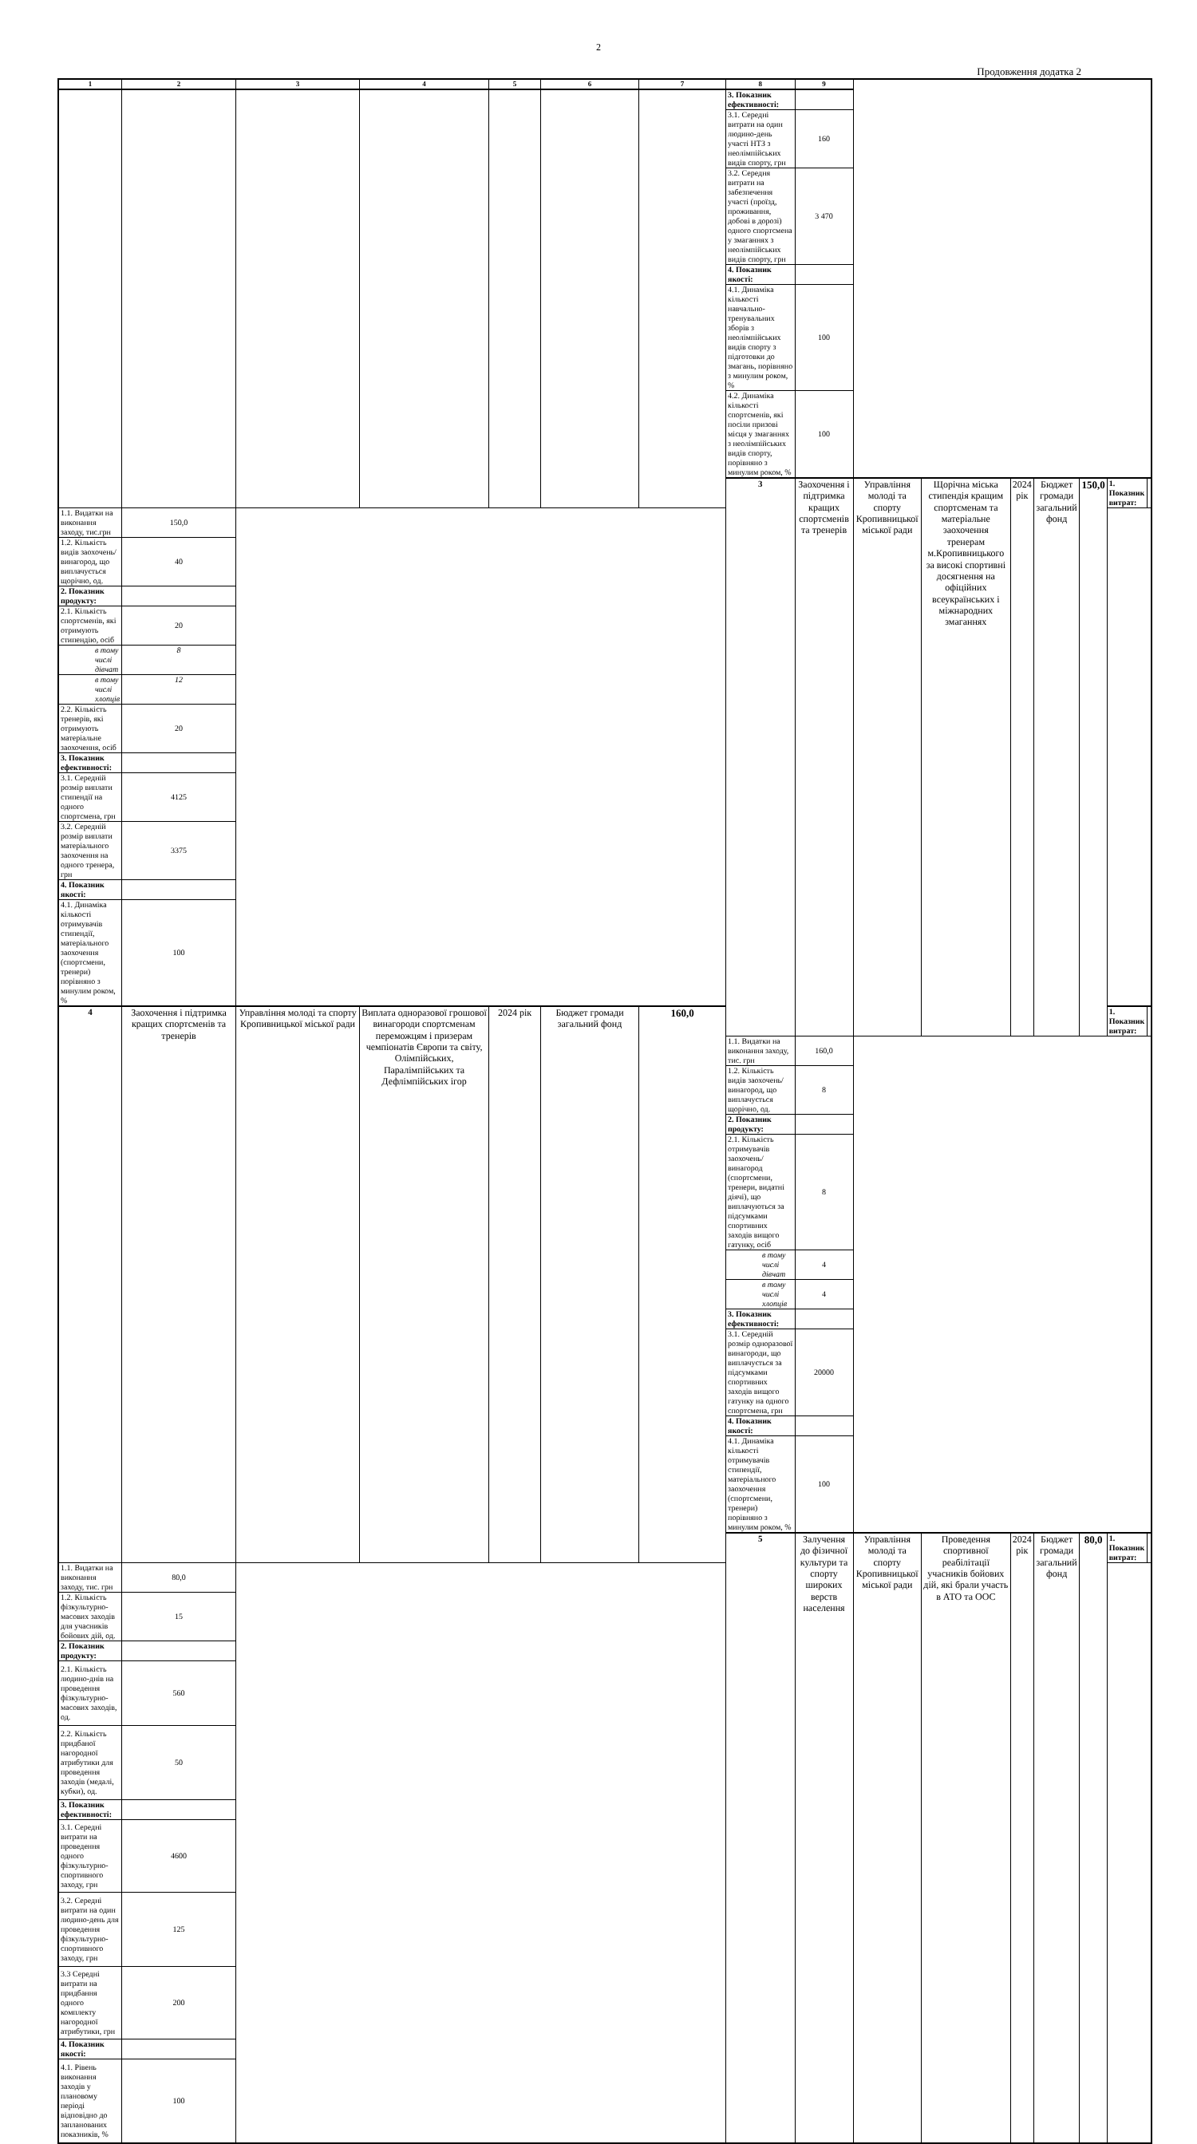2
Продовження додатка 2
| 1 | 2 | 3 | 4 | 5 | 6 | 7 | 8 | 9 | | | | | | | |
| --- | --- | --- | --- | --- | --- | --- | --- | --- | --- | --- | --- | --- | --- | --- | --- |
| | | | | | | | 3. Показник ефективності: | | | | | | | | |
| | | | | | | | 3.1. Середні витрати на один людино-день участі НТЗ з неолімпійських видів спорту, грн | 160 | | | | | | | |
| | | | | | | | 3.2. Середня витрати на забезпечення участі (проїзд, проживання, добові в дорозі) одного спортсмена у змаганнях з неолімпійських видів спорту, грн | 3 470 | | | | | | | |
| | | | | | | | 4. Показник якості: | | | | | | | | |
| | | | | | | | 4.1. Динаміка кількості навчально-тренувальних зборів з неолімпійських видів спорту з підготовки до змагань, порівняно з минулим роком, % | 100 | | | | | | | |
| | | | | | | | 4.2. Динаміка кількості спортсменів, які посіли призові місця у змаганнях з неолімпійських видів спорту, порівняно з минулим роком, % | 100 | | | | | | | |
| | | | | | | | 3 | Заохочення і підтримка кращих спортсменів та тренерів | Управління молоді та спорту Кропивницької міської ради | Щорічна міська стипендія кращим спортсменам та матеріальне заохочення тренерам м.Кропивницького за високі спортивні досягнення на офіційних всеукраїнських і міжнародних змаганнях | 2024 рік | Бюджет громади загальний фонд | 150,0 | 1. Показник витрат: | |
| 1.1. Видатки на виконання заходу, тис.грн | 150,0 | | | | | | | | | | | | | | |
| 1.2. Кількість видів заохочень/винагород, що виплачується щорічно, од. | 40 | | | | | | | | | | | | | | |
| 2. Показник продукту: | | | | | | | | | | | | | | | |
| 2.1. Кількість спортсменів, які отримують стипендію, осіб | 20 | | | | | | | | | | | | | | |
| в тому числі дівчат | 8 | | | | | | | | | | | | | | |
| в тому числі хлопців | 12 | | | | | | | | | | | | | | |
| 2.2. Кількість тренерів, які отримують матеріальне заохочення, осіб | 20 | | | | | | | | | | | | | | |
| 3. Показник ефективності: | | | | | | | | | | | | | | | |
| 3.1. Середній розмір виплати стипендії на одного спортсмена, грн | 4125 | | | | | | | | | | | | | | |
| 3.2. Середній розмір виплати матеріального заохочення на одного тренера, грн | 3375 | | | | | | | | | | | | | | |
| 4. Показник якості: | | | | | | | | | | | | | | | |
| 4.1. Динаміка кількості отримувачів стипендії, матеріального заохочення (спортсмени, тренери) порівняно з минулим роком, % | 100 | | | | | | | | | | | | | | |
| 4 | Заохочення і підтримка кращих спортсменів та тренерів | Управління молоді та спорту Кропивницької міської ради | Виплата одноразової грошової винагороди спортсменам переможцям і призерам чемпіонатів Європи та світу, Олімпійських, Паралімпійських та Дефлімпійських ігор | 2024 рік | Бюджет громади загальний фонд | 160,0 | | | | | | | | 1. Показник витрат: | |
| | | | | | | | 1.1. Видатки на виконання заходу, тис. грн | 160,0 | | | | | | | |
| | | | | | | | 1.2. Кількість видів заохочень/винагород, що виплачується щорічно, од. | 8 | | | | | | | |
| | | | | | | | 2. Показник продукту: | | | | | | | | |
| | | | | | | | 2.1. Кількість отримувачів заохочень/винагород (спортсмени, тренери, видатні діячі), що виплачуються за підсумками спортивних заходів вищого гатунку, осіб | 8 | | | | | | | |
| | | | | | | | в тому числі дівчат | 4 | | | | | | | |
| | | | | | | | в тому числі хлопців | 4 | | | | | | | |
| | | | | | | | 3. Показник ефективності: | | | | | | | | |
| | | | | | | | 3.1. Середній розмір одноразової винагороди, що виплачується за підсумками спортивних заходів вищого гатунку на одного спортсмена, грн | 20000 | | | | | | | |
| | | | | | | | 4. Показник якості: | | | | | | | | |
| | | | | | | | 4.1. Динаміка кількості отримувачів стипендії, матеріального заохочення (спортсмени, тренери) порівняно з минулим роком, % | 100 | | | | | | | |
| | | | | | | | 5 | Залучення до фізичної культури та спорту широких верств населення | Управління молоді та спорту Кропивницької міської ради | Проведення спортивної реабілітації учасників бойових дій, які брали участь в АТО та ООС | 2024 рік | Бюджет громади загальний фонд | 80,0 | 1. Показник витрат: | |
| 1.1. Видатки на виконання заходу, тис. грн | 80,0 | | | | | | | | | | | | | | |
| 1.2. Кількість фізкультурно-масових заходів для учасників бойових дій, од. | 15 | | | | | | | | | | | | | | |
| 2. Показник продукту: | | | | | | | | | | | | | | | |
| 2.1. Кількість людино-днів на проведення фізкультурно-масових заходів, од. | 560 | | | | | | | | | | | | | | |
| 2.2. Кількість придбаної нагородної атрибутики для проведення заходів (медалі, кубки), од. | 50 | | | | | | | | | | | | | | |
| 3. Показник ефективності: | | | | | | | | | | | | | | | |
| 3.1. Середні витрати на проведення одного фізкультурно-спортивного заходу, грн | 4600 | | | | | | | | | | | | | | |
| 3.2. Середні витрати на один людино-день для проведення фізкультурно-спортивного заходу, грн | 125 | | | | | | | | | | | | | | |
| 3.3 Середні витрати на придбання одного комплекту нагородної атрибутики, грн | 200 | | | | | | | | | | | | | | |
| 4. Показник якості: | | | | | | | | | | | | | | | |
| 4.1. Рівень виконання заходів у плановому періоді відповідно до запланованих показників, % | 100 | | | | | | | | | | | | | | |